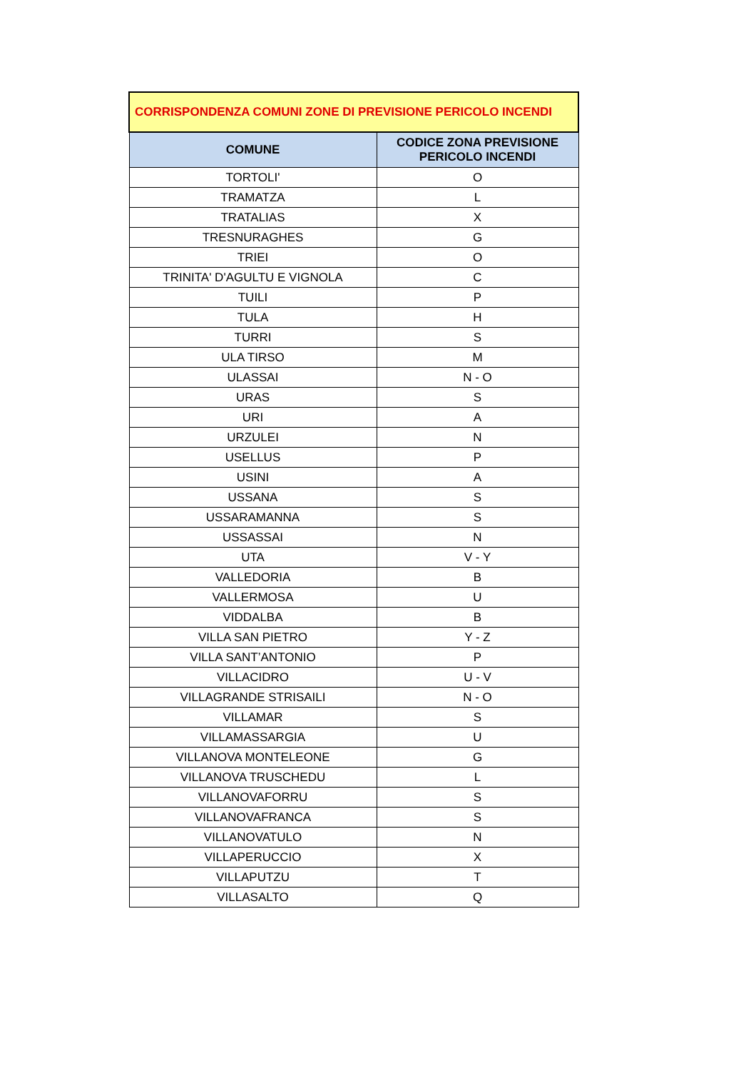| CORRISPONDENZA COMUNI ZONE DI PREVISIONE PERICOLO INCENDI | |
| --- | --- |
| COMUNE | CODICE ZONA PREVISIONE PERICOLO INCENDI |
| TORTOLI' | O |
| TRAMATZA | L |
| TRATALIAS | X |
| TRESNURAGHES | G |
| TRIEI | O |
| TRINITA' D'AGULTU E VIGNOLA | C |
| TUILI | P |
| TULA | H |
| TURRI | S |
| ULA TIRSO | M |
| ULASSAI | N - O |
| URAS | S |
| URI | A |
| URZULEI | N |
| USELLUS | P |
| USINI | A |
| USSANA | S |
| USSARAMANNA | S |
| USSASSAI | N |
| UTA | V - Y |
| VALLEDORIA | B |
| VALLERMOSA | U |
| VIDDALBA | B |
| VILLA SAN PIETRO | Y - Z |
| VILLA SANT’ANTONIO | P |
| VILLACIDRO | U - V |
| VILLAGRANDE STRISAILI | N - O |
| VILLAMAR | S |
| VILLAMASSARGIA | U |
| VILLANOVA MONTELEONE | G |
| VILLANOVA TRUSCHEDU | L |
| VILLANOVAFORRU | S |
| VILLANOVAFRANCA | S |
| VILLANOVATULO | N |
| VILLAPERUCCIO | X |
| VILLAPUTZU | T |
| VILLASALTO | Q |